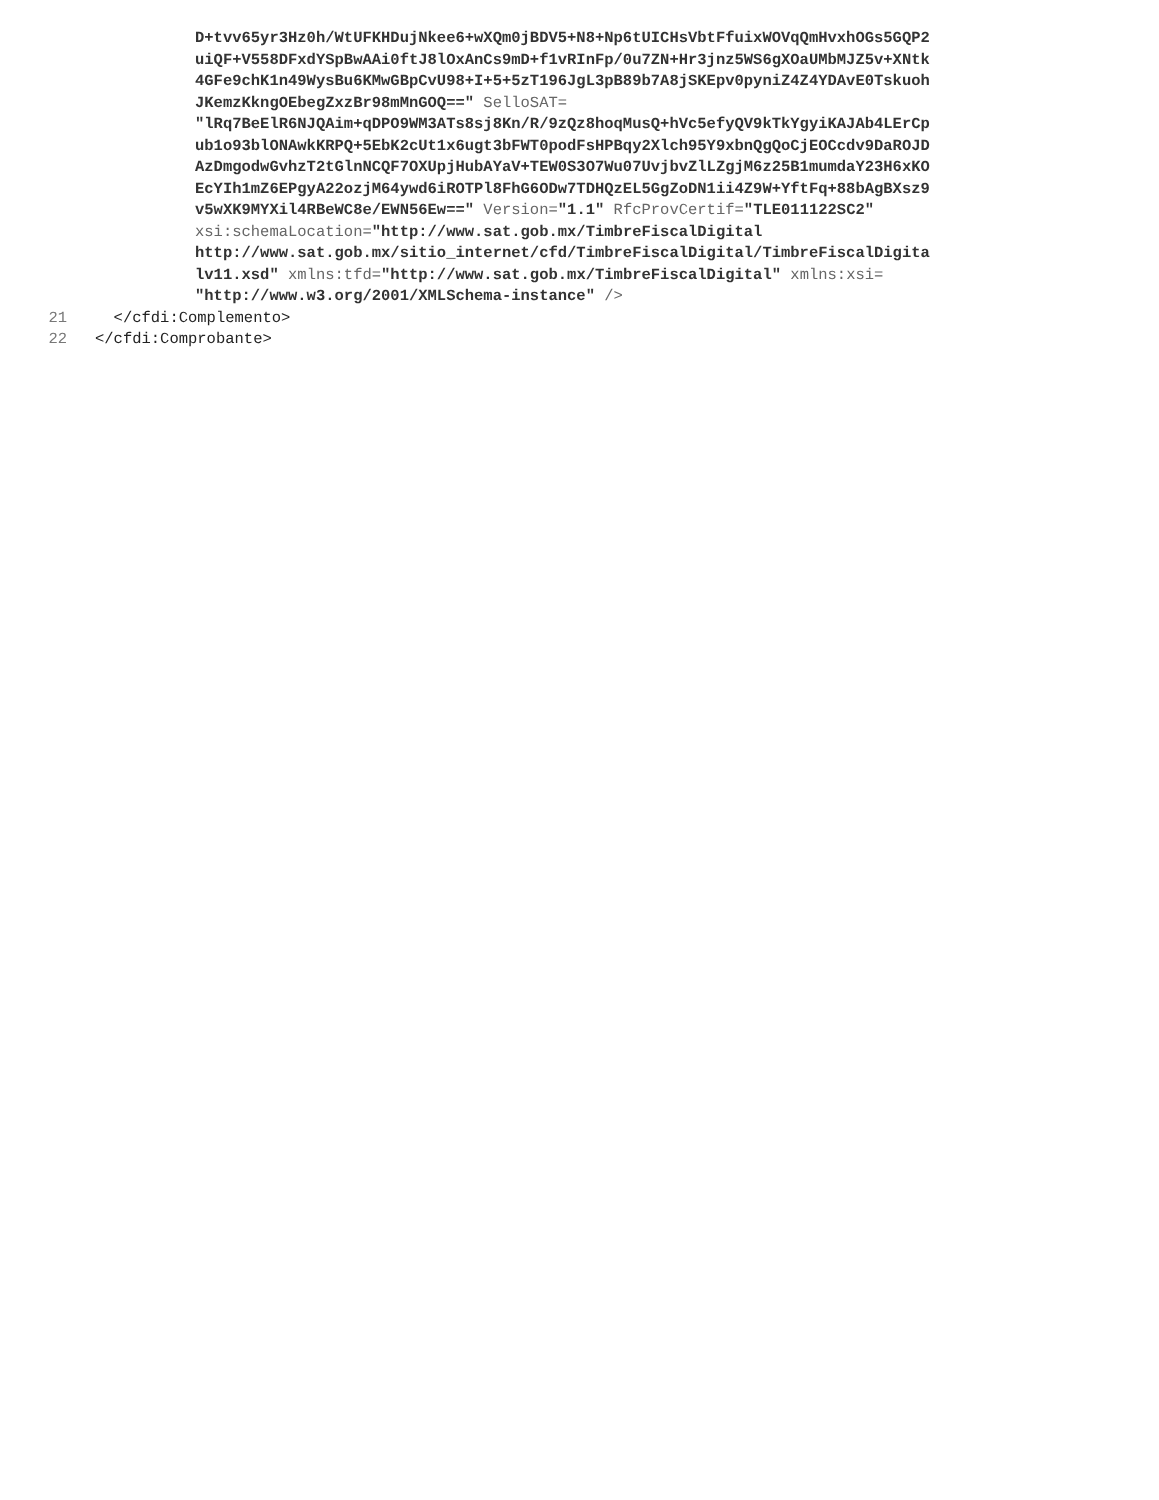D+tvv65yr3Hz0h/WtUFKHDujNkee6+wXQm0jBDV5+N8+Np6tUICHsVbtFfuixWOVqQmHvxhOGs5GQP2 uiQF+V558DFxdYSpBwAAi0ftJ8lOxAnCs9mD+f1vRInFp/0u7ZN+Hr3jnz5WS6gXOaUMbMJZ5v+XNtk 4GFe9chK1n49WysBu6KMwGBpCvU98+I+5+5zT196JgL3pB89b7A8jSKEpv0pyniZ4Z4YDAvE0Tskuoh JKemzKkngOEbegZxzBr98mMnGOQ==" SelloSAT= "lRq7BeElR6NJQAim+qDPO9WM3ATs8sj8Kn/R/9zQz8hoqMusQ+hVc5efyQV9kTkYgyiKAJAb4LErCp ub1o93blONAwkKRPQ+5EbK2cUt1x6ugt3bFWT0podFsHPBqy2Xlch95Y9xbnQgQoCjEOCcdv9DaROJD AzDmgodwGvhzT2tGlnNCQF7OXUpjHubAYaV+TEW0S3O7Wu07UvjbvZlLZgjM6z25B1mumdaY23H6xKO EcYIh1mZ6EPgyA22ozjM64ywd6iROTPl8FhG6ODw7TDHQzEL5GgZoDN1ii4Z9W+YftFq+88bAgBXsz9 v5wXK9MYXil4RBeWC8e/EWN56Ew==" Version="1.1" RfcProvCertif="TLE011122SC2" xsi:schemaLocation="http://www.sat.gob.mx/TimbreFiscalDigital http://www.sat.gob.mx/sitio_internet/cfd/TimbreFiscalDigital/TimbreFiscalDigita lv11.xsd" xmlns:tfd="http://www.sat.gob.mx/TimbreFiscalDigital" xmlns:xsi= "http://www.w3.org/2001/XMLSchema-instance" />
21 </cfdi:Complemento>
22 </cfdi:Comprobante>